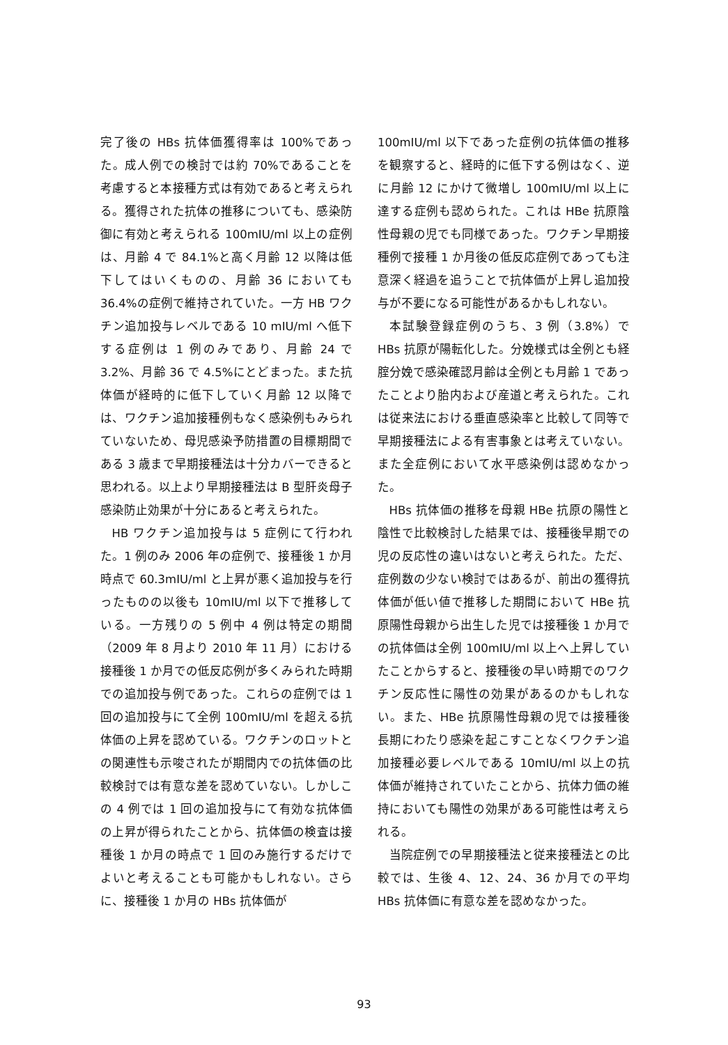完了後の HBs 抗体価獲得率は 100%であった。成人例での検討では約 70%であることを考慮すると本接種方式は有効であると考えられる。獲得された抗体の推移についても、感染防御に有効と考えられる 100mIU/ml 以上の症例は、月齢 4 で 84.1%と高く月齢 12 以降は低下してはいくものの、月齢 36 においても 36.4%の症例で維持されていた。一方 HB ワクチン追加投与レベルである 10 mIU/ml へ低下する症例は 1 例のみであり、月齢 24 で 3.2%、月齢 36 で 4.5%にとどまった。また抗体価が経時的に低下していく月齢 12 以降では、ワクチン追加接種例もなく感染例もみられていないため、母児感染予防措置の目標期間である 3 歳まで早期接種法は十分カバーできると思われる。以上より早期接種法は B 型肝炎母子感染防止効果が十分にあると考えられた。
HB ワクチン追加投与は 5 症例にて行われた。1 例のみ 2006 年の症例で、接種後 1 か月時点で 60.3mIU/ml と上昇が悪く追加投与を行ったものの以後も 10mIU/ml 以下で推移している。一方残りの 5 例中 4 例は特定の期間（2009 年 8 月より 2010 年 11 月）における接種後 1 か月での低反応例が多くみられた時期での追加投与例であった。これらの症例では 1 回の追加投与にて全例 100mIU/ml を超える抗体価の上昇を認めている。ワクチンのロットとの関連性も示唆されたが期間内での抗体価の比較検討では有意な差を認めていない。しかしこの 4 例では 1 回の追加投与にて有効な抗体価の上昇が得られたことから、抗体価の検査は接種後 1 か月の時点で 1 回のみ施行するだけでよいと考えることも可能かもしれない。さらに、接種後 1 か月の HBs 抗体価が
100mIU/ml 以下であった症例の抗体価の推移を観察すると、経時的に低下する例はなく、逆に月齢 12 にかけて微増し 100mIU/ml 以上に達する症例も認められた。これは HBe 抗原陰性母親の児でも同様であった。ワクチン早期接種例で接種 1 か月後の低反応症例であっても注意深く経過を追うことで抗体価が上昇し追加投与が不要になる可能性があるかもしれない。
本試験登録症例のうち、3 例（3.8%）で HBs 抗原が陽転化した。分娩様式は全例とも経腟分娩で感染確認月齢は全例とも月齢 1 であったことより胎内および産道と考えられた。これは従来法における垂直感染率と比較して同等で早期接種法による有害事象とは考えていない。また全症例において水平感染例は認めなかった。
HBs 抗体価の推移を母親 HBe 抗原の陽性と陰性で比較検討した結果では、接種後早期での児の反応性の違いはないと考えられた。ただ、症例数の少ない検討ではあるが、前出の獲得抗体価が低い値で推移した期間において HBe 抗原陽性母親から出生した児では接種後 1 か月での抗体価は全例 100mIU/ml 以上へ上昇していたことからすると、接種後の早い時期でのワクチン反応性に陽性の効果があるのかもしれない。また、HBe 抗原陽性母親の児では接種後長期にわたり感染を起こすことなくワクチン追加接種必要レベルである 10mIU/ml 以上の抗体価が維持されていたことから、抗体力価の維持においても陽性の効果がある可能性は考えられる。
当院症例での早期接種法と従来接種法との比較では、生後 4、12、24、36 か月での平均 HBs 抗体価に有意な差を認めなかった。
93